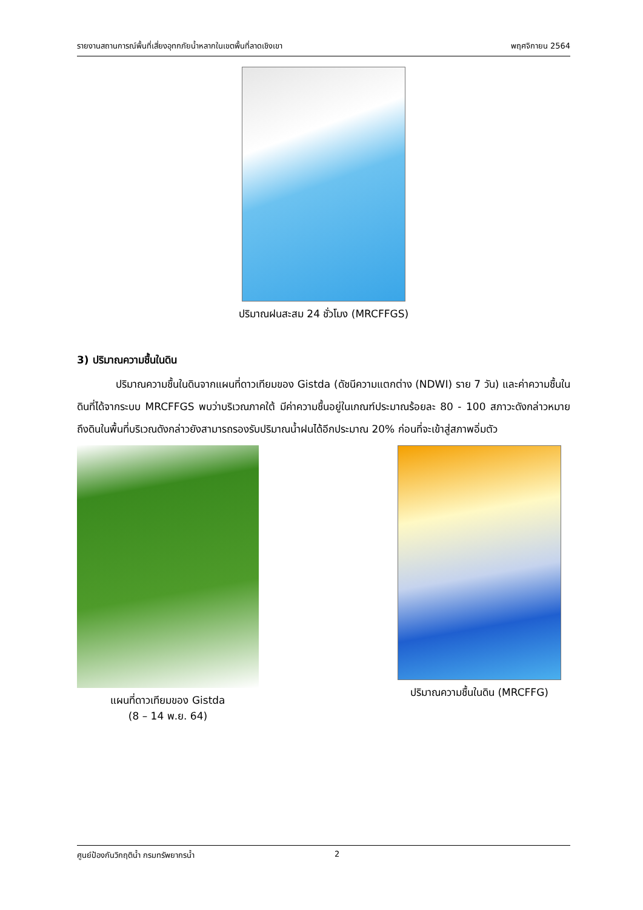รายงานสถานการณ์พื้นที่เสี่ยงอุทกภัยน้ำหลากในเขตพื้นที่ลาดเชิงเขา พฤศจิกายน 2564
ปริมาณฝนสะสม 24 ชั่วโมง (MRCFFGS)
3) ปริมาณความชื้นในดิน
ปริมาณความชื้นในดินจากแผนที่ดาวเทียมของ Gistda (ดัชนีความแตกต่าง (NDWI) ราย 7 วัน) และค่าความชื้นในดินที่ได้จากระบบ MRCFFGS พบว่าบริเวณภาคใต้ มีค่าความชื้นอยู่ในเกณฑ์ประมาณร้อยละ 80 - 100 สภาวะดังกล่าวหมายถึงดินในพื้นที่บริเวณดังกล่าวยังสามารถรองรับปริมาณน้ำฝนได้อีกประมาณ 20% ก่อนที่จะเข้าสู่สภาพอิ่มตัว
แผนที่ดาวเทียมของ Gistda
(8 – 14 พ.ย. 64)
ปริมาณความชื้นในดิน (MRCFFG)
ศูนย์ป้องกันวิกฤติน้ำ กรมทรัพยากรน้ำ 2